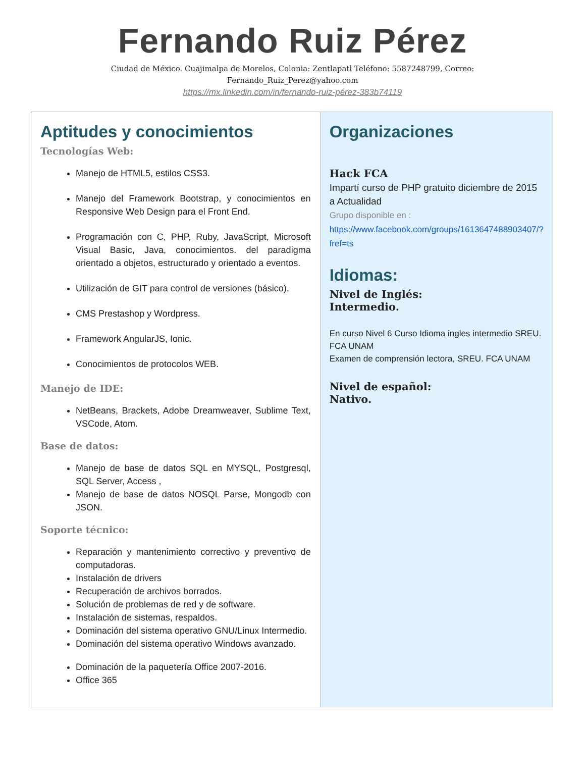Fernando Ruiz Pérez
Ciudad de México. Cuajimalpa de Morelos, Colonia: Zentlapatl Teléfono: 5587248799, Correo:
Fernando_Ruiz_Perez@yahoo.com
https://mx.linkedin.com/in/fernando-ruiz-pérez-383b74119
| Aptitudes y conocimientos Tecnologías Web: Manejo de HTML5, estilos CSS3. Manejo del Framework Bootstrap, y conocimientos en Responsive Web Design para el Front End. Programación con C, PHP, Ruby, JavaScript, Microsoft Visual Basic, Java, conocimientos. del paradigma orientado a objetos, estructurado y orientado a eventos. Utilización de GIT para control de versiones (básico). CMS Prestashop y Wordpress. Framework AngularJS, Ionic. Conocimientos de protocolos WEB. Manejo de IDE: NetBeans, Brackets, Adobe Dreamweaver, Sublime Text, VSCode, Atom. Base de datos: Manejo de base de datos SQL en MYSQL, Postgresql, SQL Server, Access , Manejo de base de datos NOSQL Parse, Mongodb con JSON. Soporte técnico: Reparación y mantenimiento correctivo y preventivo de computadoras. Instalación de drivers Recuperación de archivos borrados. Solución de problemas de red y de software. Instalación de sistemas, respaldos. Dominación del sistema operativo GNU/Linux Intermedio. Dominación del sistema operativo Windows avanzado. Dominación de la paquetería Office 2007-2016. Office 365 | Organizaciones Hack FCA Impartí curso de PHP gratuito diciembre de 2015 a Actualidad Grupo disponible en : https://www.facebook.com/groups/1613647488903407/?fref=ts Idiomas: Nivel de Inglés: Intermedio. En curso Nivel 6 Curso Idioma ingles intermedio SREU. FCA UNAM Examen de comprensión lectora, SREU. FCA UNAM Nivel de español: Nativo. |